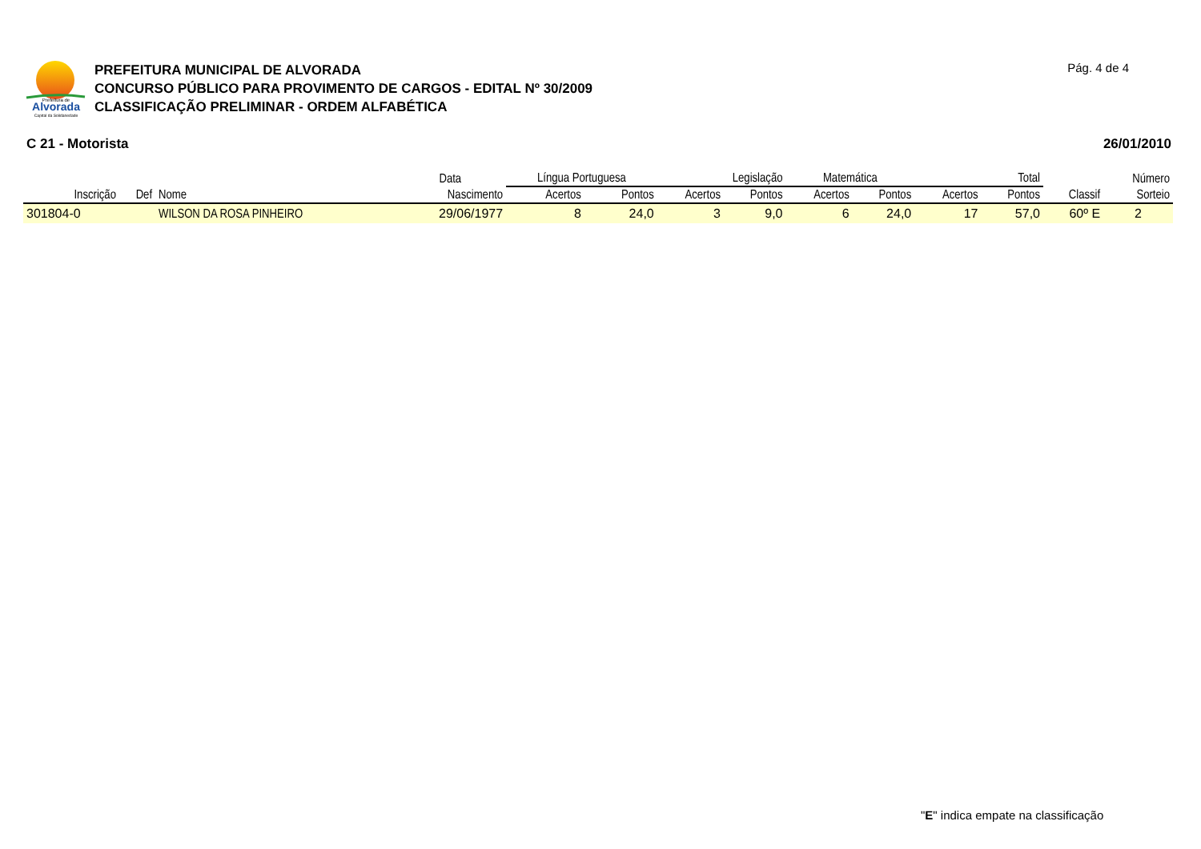Prefeitura de
Alvorada
Capital da Solidariedade
PREFEITURA MUNICIPAL DE ALVORADA
CONCURSO PÚBLICO PARA PROVIMENTO DE CARGOS - EDITAL Nº 30/2009
CLASSIFICAÇÃO PRELIMINAR - ORDEM ALFABÉTICA
Pág. 4 de 4
C 21 - Motorista 26/01/2010
| | | | Data | Língua Portuguesa | | Legislação | | Matemática | | Total | | | Número |
| --- | --- | --- | --- | --- | --- | --- | --- | --- | --- | --- | --- | --- | --- |
| Inscrição | Def | Nome | Nascimento | Acertos | Pontos | Acertos | Pontos | Acertos | Pontos | Acertos | Pontos | Classif | Sorteio |
| 301804-0 | | WILSON DA ROSA PINHEIRO | 29/06/1977 | 8 | 24,0 | 3 | 9,0 | 6 | 24,0 | 17 | 57,0 | 60º E | 2 |
"E" indica empate na classificação